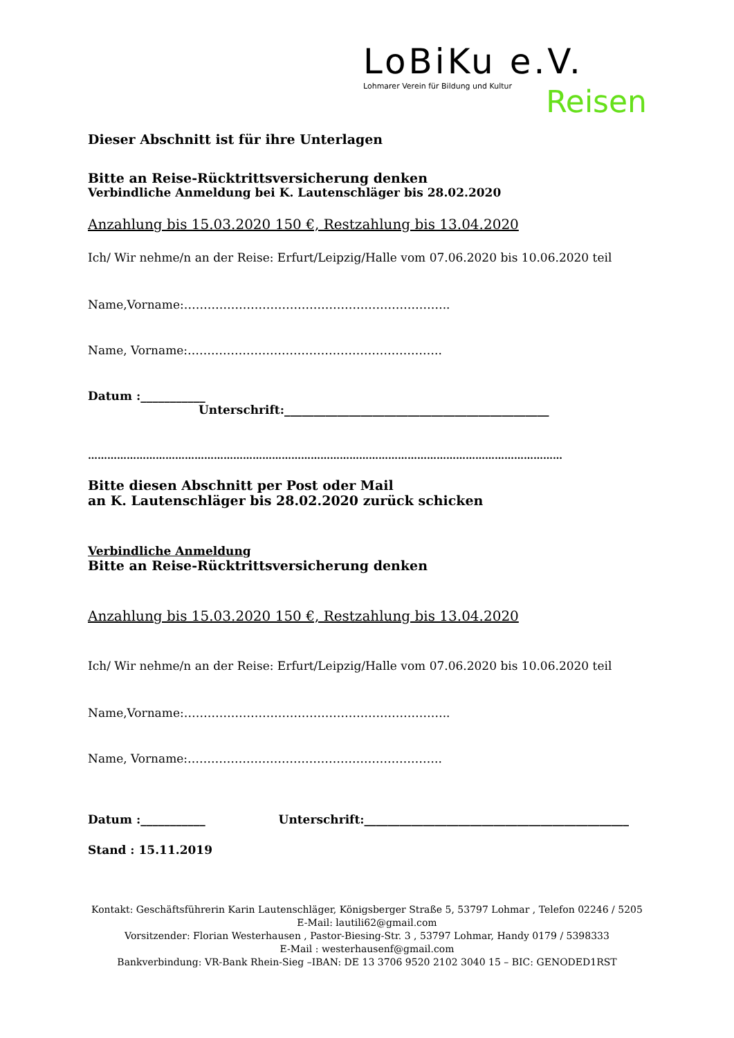LoBiKu e.V.
Lohmarer Verein für Bildung und Kultur
Reisen
Dieser Abschnitt ist für ihre Unterlagen
Bitte an Reise-Rücktrittsversicherung denken
Verbindliche Anmeldung bei K. Lautenschläger bis 28.02.2020
Anzahlung bis 15.03.2020 150 €, Restzahlung bis 13.04.2020
Ich/ Wir nehme/n an der Reise: Erfurt/Leipzig/Halle vom 07.06.2020 bis 10.06.2020 teil
Name,Vorname:…………………………………………………………..
Name, Vorname:………………………………………………………..
Datum :___________ Unterschrift:_____________________________________________
…………………………………………………………………………………………………………………………………
Bitte diesen Abschnitt per Post oder Mail
an K. Lautenschläger bis 28.02.2020 zurück schicken
Verbindliche Anmeldung
Bitte an Reise-Rücktrittsversicherung denken
Anzahlung bis 15.03.2020 150 €, Restzahlung bis 13.04.2020
Ich/ Wir nehme/n an der Reise: Erfurt/Leipzig/Halle vom 07.06.2020 bis 10.06.2020 teil
Name,Vorname:…………………………………………………………..
Name, Vorname:………………………………………………………..
Datum :___________ Unterschrift:_____________________________________________
Stand : 15.11.2019
Kontakt: Geschäftsführerin Karin Lautenschläger, Königsberger Straße 5, 53797 Lohmar , Telefon 02246 / 5205
E-Mail: lautili62@gmail.com
Vorsitzender: Florian Westerhausen , Pastor-Biesing-Str. 3 , 53797 Lohmar, Handy 0179 / 5398333
E-Mail : westerhausenf@gmail.com
Bankverbindung: VR-Bank Rhein-Sieg –IBAN: DE 13 3706 9520 2102 3040 15 – BIC: GENODED1RST